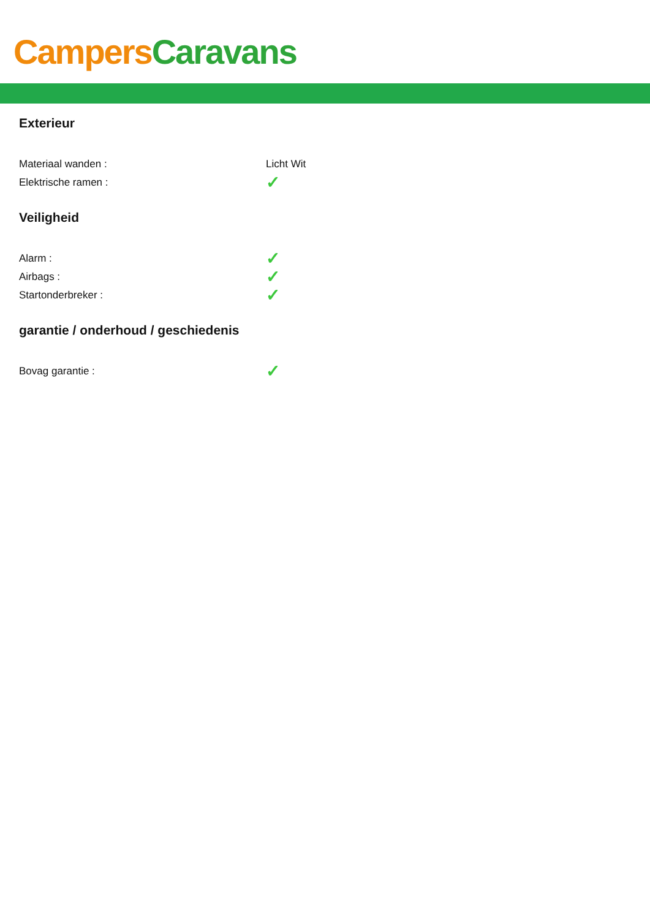Campers Caravans
Exterieur
| Materiaal wanden : | Licht Wit |
| Elektrische ramen : | ✓ |
Veiligheid
| Alarm : | ✓ |
| Airbags : | ✓ |
| Startonderbreker : | ✓ |
garantie / onderhoud / geschiedenis
| Bovag garantie : | ✓ |